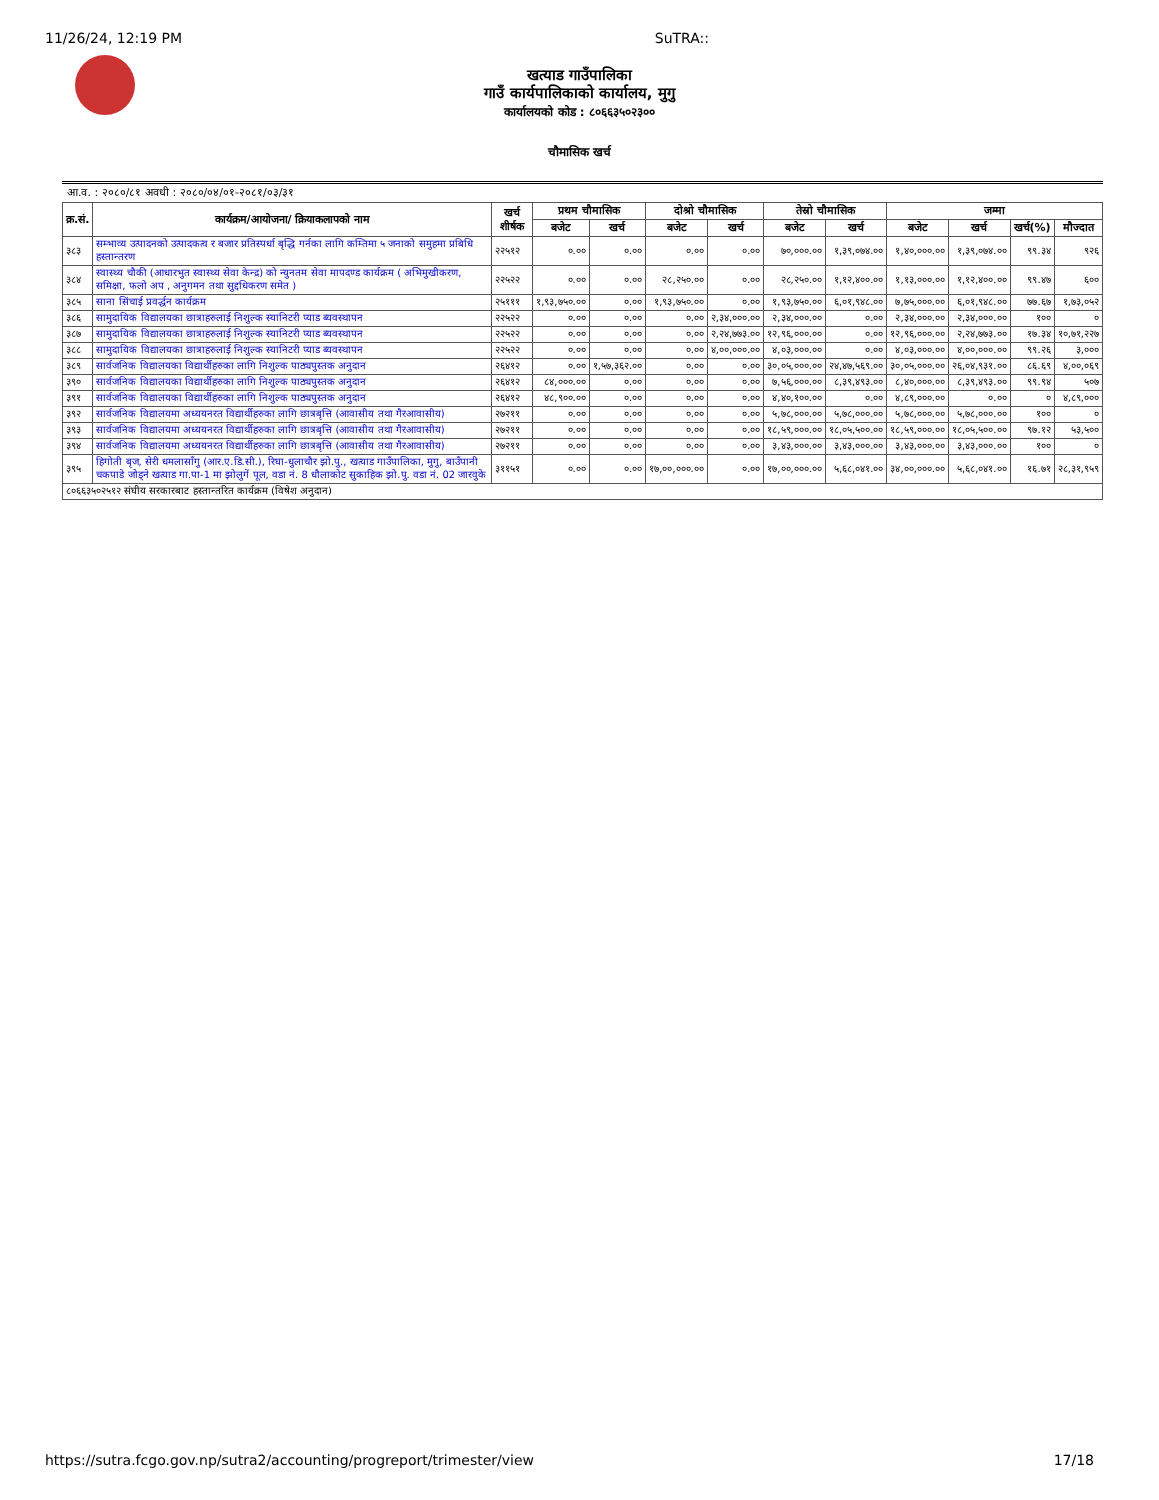11/26/24, 12:19 PM SuTRA::
खत्याड गाउँपालिका
गाउँ कार्यपालिकाको कार्यालय, मुगु
कार्यालयको कोड : ८०६६३५०२३००
चौमासिक खर्च
आ.व. : २०८०/८१ अवधी : २०८०/०४/०१-२०८१/०३/३१
| क्र.सं. | कार्यक्रम/आयोजना/ क्रियाकलापको नाम | खर्च शीर्षक | प्रथम चौमासिक | | दोश्रो चौमासिक | | तेस्रो चौमासिक | | जम्मा | | | |
| --- | --- | --- | --- | --- | --- | --- | --- | --- | --- | --- | --- | --- |
| | | | बजेट | खर्च | बजेट | खर्च | बजेट | खर्च | बजेट | खर्च | खर्च(%) | मौज्दात |
| ३८३ | सम्भाव्य उत्पादनको उत्पादकत्व र बजार प्रतिस्पर्धा बृद्धि गर्नका लागि कम्तिमा ५ जनाको समुहमा प्रबिधि हस्तान्तरण | २२५१२ | ०.०० | ०.०० | ०.०० | ०.०० | ७०,०००.०० | १,३९,०७४.०० | १,४०,०००.०० | १,३९,०७४.०० | ९९.३४ | ९२६ |
| ३८४ | स्वास्थ्य चौकी (आधारभुत स्वास्थ्य सेवा केन्द्र) को न्युनतम सेवा मापदण्ड कार्यक्रम ( अभिमुखीकरण, समिक्षा, फलो अप , अनुगमन तथा सुद्दधिकरण समेत ) | २२५२२ | ०.०० | ०.०० | २८,२५०.०० | ०.०० | २८,२५०.०० | १,१२,४००.०० | १,१३,०००.०० | १,१२,४००.०० | ९९.४७ | ६०० |
| ३८५ | साना सिंचाई प्रवर्द्धन कार्यक्रम | २५१११ | १,९३,७५०.०० | ०.०० | १,९३,७५०.०० | ०.०० | १,९३,७५०.०० | ६,०१,९४८.०० | ७,७५,०००.०० | ६,०१,९४८.०० | ७७.६७ | १,७३,०५२ |
| ३८६ | सामुदायिक विद्यालयका छात्राहरुलाई निशुल्क स्यानिटरी प्याड ब्यवस्थापन | २२५२२ | ०.०० | ०.०० | ०.०० | २,३४,०००.०० | २,३४,०००.०० | ०.०० | २,३४,०००.०० | २,३४,०००.०० | १०० | ० |
| ३८७ | सामुदायिक विद्यालयका छात्राहरुलाई निशुल्क स्यानिटरी प्याड ब्यवस्थापन | २२५२२ | ०.०० | ०.०० | ०.०० | २,२४,७७३.०० | १२,९६,०००.०० | ०.०० | १२,९६,०००.०० | २,२४,७७३.०० | १७.३४ | १०,७१,२२७ |
| ३८८ | सामुदायिक विद्यालयका छात्राहरुलाई निशुल्क स्यानिटरी प्याड ब्यवस्थापन | २२५२२ | ०.०० | ०.०० | ०.०० | ४,००,०००.०० | ४,०३,०००.०० | ०.०० | ४,०३,०००.०० | ४,००,०००.०० | ९९.२६ | ३,००० |
| ३८९ | सार्वजनिक विद्यालयका विद्यार्थीहरुका लागि निशुल्क पाठ्यपुस्तक अनुदान | २६४१२ | ०.०० | १,५७,३६२.०० | ०.०० | ०.०० | ३०,०५,०००.०० | २४,४७,५६९.०० | ३०,०५,०००.०० | २६,०४,९३१.०० | ८६.६९ | ४,००,०६९ |
| ३९० | सार्वजनिक विद्यालयका विद्यार्थीहरुका लागि निशुल्क पाठ्यपुस्तक अनुदान | २६४१२ | ८४,०००.०० | ०.०० | ०.०० | ०.०० | ७,५६,०००.०० | ८,३९,४९३.०० | ८,४०,०००.०० | ८,३९,४९३.०० | ९९.९४ | ५०७ |
| ३९१ | सार्वजनिक विद्यालयका विद्यार्थीहरुका लागि निशुल्क पाठ्यपुस्तक अनुदान | २६४१२ | ४८,९००.०० | ०.०० | ०.०० | ०.०० | ४,४०,१००.०० | ०.०० | ४,८९,०००.०० | ०.०० | ० | ४,८९,००० |
| ३९२ | सार्वजनिक विद्यालयमा अध्ययनरत विद्यार्थीहरुका लागि छात्रबृत्ति (आवासीय तथा गैरआवासीय) | २७२११ | ०.०० | ०.०० | ०.०० | ०.०० | ५,७८,०००.०० | ५,७८,०००.०० | ५,७८,०००.०० | ५,७८,०००.०० | १०० | ० |
| ३९३ | सार्वजनिक विद्यालयमा अध्ययनरत विद्यार्थीहरुका लागि छात्रबृत्ति (आवासीय तथा गैरआवासीय) | २७२११ | ०.०० | ०.०० | ०.०० | ०.०० | १८,५९,०००.०० | १८,०५,५००.०० | १८,५९,०००.०० | १८,०५,५००.०० | ९७.१२ | ५३,५०० |
| ३९४ | सार्वजनिक विद्यालयमा अध्ययनरत विद्यार्थीहरुका लागि छात्रबृत्ति (आवासीय तथा गैरआवासीय) | २७२११ | ०.०० | ०.०० | ०.०० | ०.०० | ३,४३,०००.०० | ३,४३,०००.०० | ३,४३,०००.०० | ३,४३,०००.०० | १०० | ० |
| ३९५ | हिगोती बृज, सेरी धमलासाँगु (आर.ए.डि.सी.), रिघा-धुलाचौर झो.पु., खत्याड गाउँपालिका, मुगु, बाउँपानी चकपाडे जोड्ने खत्याड गा.पा-1 मा झोलुगें पूल, वडा नं. 8 धौलाकोट सुकाहिक झो.पु. वडा नं. 02 जारवुके | ३११५१ | ०.०० | ०.०० | १७,००,०००.०० | ०.०० | १७,००,०००.०० | ५,६८,०४१.०० | ३४,००,०००.०० | ५,६८,०४१.०० | १६.७१ | २८,३१,९५९ |
| ८०६६३५०२५१२ संघीय सरकारबाट हस्तान्तरित कार्यक्रम (विषेश अनुदान) | | | | | | | | | | | | |
https://sutra.fcgo.gov.np/sutra2/accounting/progreport/trimester/view 17/18